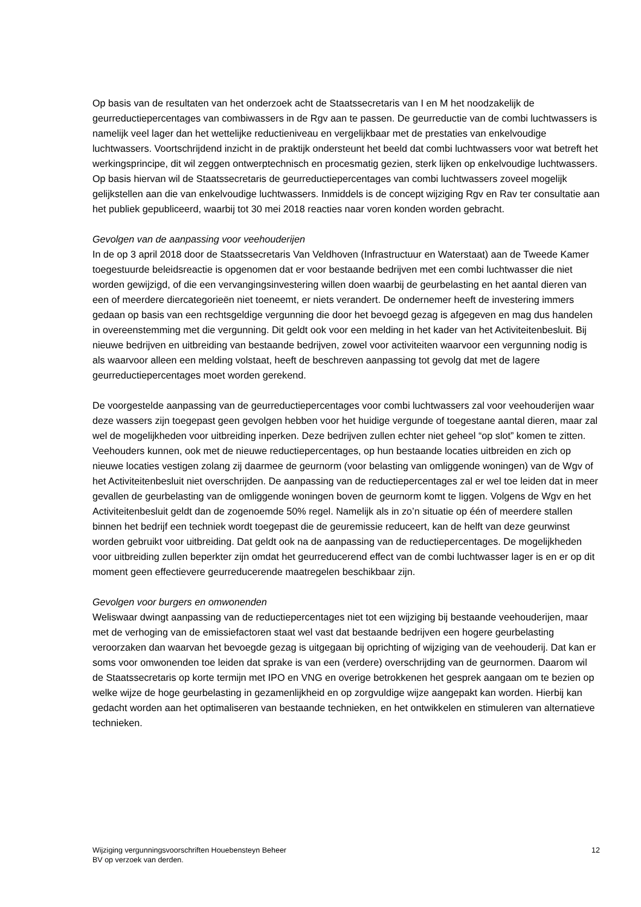Op basis van de resultaten van het onderzoek acht de Staatssecretaris van I en M het noodzakelijk de geurreductiepercentages van combiwassers in de Rgv aan te passen. De geurreductie van de combi luchtwassers is namelijk veel lager dan het wettelijke reductieniveau en vergelijkbaar met de prestaties van enkelvoudige luchtwassers. Voortschrijdend inzicht in de praktijk ondersteunt het beeld dat combi luchtwassers voor wat betreft het werkingsprincipe, dit wil zeggen ontwerptechnisch en procesmatig gezien, sterk lijken op enkelvoudige luchtwassers. Op basis hiervan wil de Staatssecretaris de geurreductiepercentages van combi luchtwassers zoveel mogelijk gelijkstellen aan die van enkelvoudige luchtwassers. Inmiddels is de concept wijziging Rgv en Rav ter consultatie aan het publiek gepubliceerd, waarbij tot 30 mei 2018 reacties naar voren konden worden gebracht.
Gevolgen van de aanpassing voor veehouderijen
In de op 3 april 2018 door de Staatssecretaris Van Veldhoven (Infrastructuur en Waterstaat) aan de Tweede Kamer toegestuurde beleidsreactie is opgenomen dat er voor bestaande bedrijven met een combi luchtwasser die niet worden gewijzigd, of die een vervangingsinvestering willen doen waarbij de geurbelasting en het aantal dieren van een of meerdere diercategorieën niet toeneemt, er niets verandert. De ondernemer heeft de investering immers gedaan op basis van een rechtsgeldige vergunning die door het bevoegd gezag is afgegeven en mag dus handelen in overeenstemming met die vergunning. Dit geldt ook voor een melding in het kader van het Activiteitenbesluit. Bij nieuwe bedrijven en uitbreiding van bestaande bedrijven, zowel voor activiteiten waarvoor een vergunning nodig is als waarvoor alleen een melding volstaat, heeft de beschreven aanpassing tot gevolg dat met de lagere geurreductiepercentages moet worden gerekend.
De voorgestelde aanpassing van de geurreductiepercentages voor combi luchtwassers zal voor veehouderijen waar deze wassers zijn toegepast geen gevolgen hebben voor het huidige vergunde of toegestane aantal dieren, maar zal wel de mogelijkheden voor uitbreiding inperken. Deze bedrijven zullen echter niet geheel “op slot” komen te zitten. Veehouders kunnen, ook met de nieuwe reductiepercentages, op hun bestaande locaties uitbreiden en zich op nieuwe locaties vestigen zolang zij daarmee de geurnorm (voor belasting van omliggende woningen) van de Wgv of het Activiteitenbesluit niet overschrijden. De aanpassing van de reductiepercentages zal er wel toe leiden dat in meer gevallen de geurbelasting van de omliggende woningen boven de geurnorm komt te liggen. Volgens de Wgv en het Activiteitenbesluit geldt dan de zogenoemde 50% regel. Namelijk als in zo’n situatie op één of meerdere stallen binnen het bedrijf een techniek wordt toegepast die de geuremissie reduceert, kan de helft van deze geurwinst worden gebruikt voor uitbreiding. Dat geldt ook na de aanpassing van de reductiepercentages. De mogelijkheden voor uitbreiding zullen beperkter zijn omdat het geurreducerend effect van de combi luchtwasser lager is en er op dit moment geen effectievere geurreducerende maatregelen beschikbaar zijn.
Gevolgen voor burgers en omwonenden
Weliswaar dwingt aanpassing van de reductiepercentages niet tot een wijziging bij bestaande veehouderijen, maar met de verhoging van de emissiefactoren staat wel vast dat bestaande bedrijven een hogere geurbelasting veroorzaken dan waarvan het bevoegde gezag is uitgegaan bij oprichting of wijziging van de veehouderij. Dat kan er soms voor omwonenden toe leiden dat sprake is van een (verdere) overschrijding van de geurnormen. Daarom wil de Staatssecretaris op korte termijn met IPO en VNG en overige betrokkenen het gesprek aangaan om te bezien op welke wijze de hoge geurbelasting in gezamenlijkheid en op zorgvuldige wijze aangepakt kan worden. Hierbij kan gedacht worden aan het optimaliseren van bestaande technieken, en het ontwikkelen en stimuleren van alternatieve technieken.
Wijziging vergunningsvoorschriften Houebensteyn Beheer
BV op verzoek van derden.
12